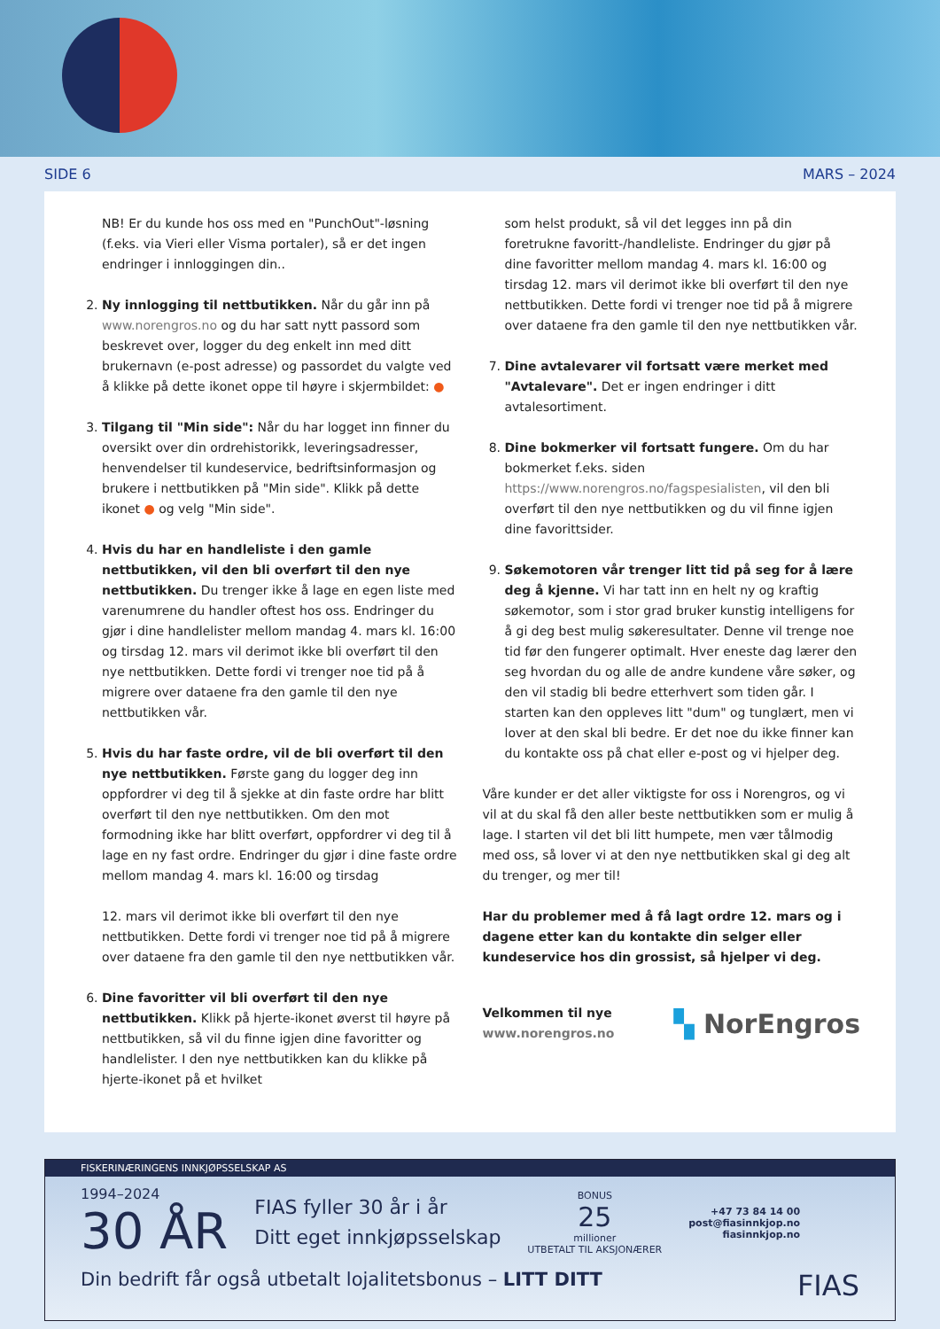SIDE 6 MARS – 2024
NB! Er du kunde hos oss med en "PunchOut"-løsning (f.eks. via Vieri eller Visma portaler), så er det ingen endringer i innloggingen din..
2. Ny innlogging til nettbutikken. Når du går inn på www.norengros.no og du har satt nytt passord som beskrevet over, logger du deg enkelt inn med ditt brukernavn (e-post adresse) og passordet du valgte ved å klikke på dette ikonet oppe til høyre i skjermbildet: ●
3. Tilgang til "Min side": Når du har logget inn finner du oversikt over din ordrehistorikk, leveringsadresser, henvendelser til kundeservice, bedriftsinformasjon og brukere i nettbutikken på "Min side". Klikk på dette ikonet ● og velg "Min side".
4. Hvis du har en handleliste i den gamle nettbutikken, vil den bli overført til den nye nettbutikken. Du trenger ikke å lage en egen liste med varenumrene du handler oftest hos oss. Endringer du gjør i dine handlelister mellom mandag 4. mars kl. 16:00 og tirsdag 12. mars vil derimot ikke bli overført til den nye nettbutikken. Dette fordi vi trenger noe tid på å migrere over dataene fra den gamle til den nye nettbutikken vår.
5. Hvis du har faste ordre, vil de bli overført til den nye nettbutikken. Første gang du logger deg inn oppfordrer vi deg til å sjekke at din faste ordre har blitt overført til den nye nettbutikken. Om den mot formodning ikke har blitt overført, oppfordrer vi deg til å lage en ny fast ordre. Endringer du gjør i dine faste ordre mellom mandag 4. mars kl. 16:00 og tirsdag
12. mars vil derimot ikke bli overført til den nye nettbutikken. Dette fordi vi trenger noe tid på å migrere over dataene fra den gamle til den nye nettbutikken vår.
6. Dine favoritter vil bli overført til den nye nettbutikken. Klikk på hjerte-ikonet øverst til høyre på nettbutikken, så vil du finne igjen dine favoritter og handlelister. I den nye nettbutikken kan du klikke på hjerte-ikonet på et hvilket
som helst produkt, så vil det legges inn på din foretrukne favoritt-/handleliste. Endringer du gjør på dine favoritter mellom mandag 4. mars kl. 16:00 og tirsdag 12. mars vil derimot ikke bli overført til den nye nettbutikken. Dette fordi vi trenger noe tid på å migrere over dataene fra den gamle til den nye nettbutikken vår.
7. Dine avtalevarer vil fortsatt være merket med "Avtalevare". Det er ingen endringer i ditt avtalesortiment.
8. Dine bokmerker vil fortsatt fungere. Om du har bokmerket f.eks. siden https://www.norengros.no/fagspesialisten, vil den bli overført til den nye nettbutikken og du vil finne igjen dine favorittsider.
9. Søkemotoren vår trenger litt tid på seg for å lære deg å kjenne. Vi har tatt inn en helt ny og kraftig søkemotor, som i stor grad bruker kunstig intelligens for å gi deg best mulig søkeresultater. Denne vil trenge noe tid før den fungerer optimalt. Hver eneste dag lærer den seg hvordan du og alle de andre kundene våre søker, og den vil stadig bli bedre etterhvert som tiden går. I starten kan den oppleves litt "dum" og tunglært, men vi lover at den skal bli bedre. Er det noe du ikke finner kan du kontakte oss på chat eller e-post og vi hjelper deg.
Våre kunder er det aller viktigste for oss i Norengros, og vi vil at du skal få den aller beste nettbutikken som er mulig å lage. I starten vil det bli litt humpete, men vær tålmodig med oss, så lover vi at den nye nettbutikken skal gi deg alt du trenger, og mer til!
Har du problemer med å få lagt ordre 12. mars og i dagene etter kan du kontakte din selger eller kundeservice hos din grossist, så hjelper vi deg.
Velkommen til nye
www.norengros.no
▚ NorEngros
FISKERINÆRINGENS INNKJØPSSELSKAP AS
1994–2024
30 ÅR
FIAS fyller 30 år i år
Ditt eget innkjøpsselskap
BONUS
25
millioner
UTBETALT TIL AKSJONÆRER
+47 73 84 14 00
post@fiasinnkjop.no
fiasinnkjop.no
Din bedrift får også utbetalt lojalitetsbonus – LITT DITT FIAS